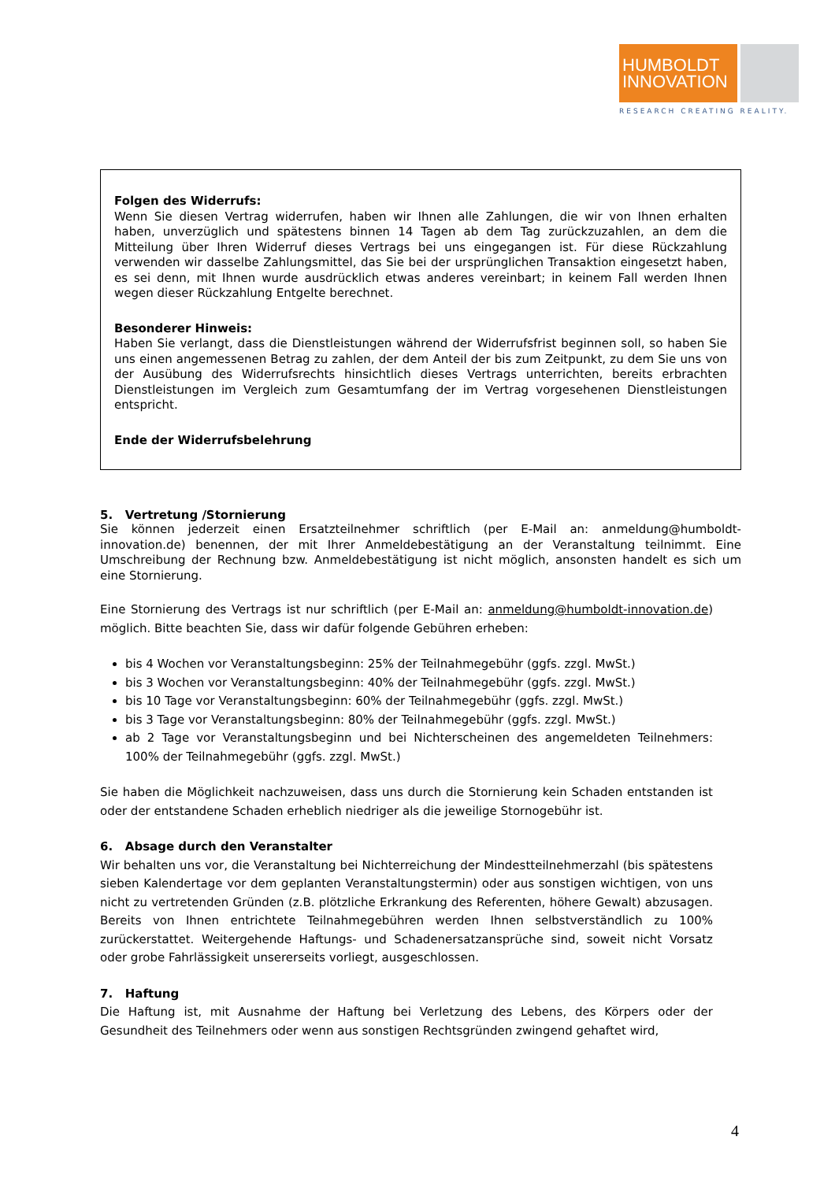HUMBOLDT
INNOVATION
RESEARCH CREATING REALITY.
Folgen des Widerrufs:
Wenn Sie diesen Vertrag widerrufen, haben wir Ihnen alle Zahlungen, die wir von Ihnen erhalten haben, unverzüglich und spätestens binnen 14 Tagen ab dem Tag zurückzuzahlen, an dem die Mitteilung über Ihren Widerruf dieses Vertrags bei uns eingegangen ist. Für diese Rückzahlung verwenden wir dasselbe Zahlungsmittel, das Sie bei der ursprünglichen Transaktion eingesetzt haben, es sei denn, mit Ihnen wurde ausdrücklich etwas anderes vereinbart; in keinem Fall werden Ihnen wegen dieser Rückzahlung Entgelte berechnet.
Besonderer Hinweis:
Haben Sie verlangt, dass die Dienstleistungen während der Widerrufsfrist beginnen soll, so haben Sie uns einen angemessenen Betrag zu zahlen, der dem Anteil der bis zum Zeitpunkt, zu dem Sie uns von der Ausübung des Widerrufsrechts hinsichtlich dieses Vertrags unterrichten, bereits erbrachten Dienstleistungen im Vergleich zum Gesamtumfang der im Vertrag vorgesehenen Dienstleistungen entspricht.
Ende der Widerrufsbelehrung
5. Vertretung /Stornierung
Sie können jederzeit einen Ersatzteilnehmer schriftlich (per E-Mail an: anmeldung@humboldt-innovation.de) benennen, der mit Ihrer Anmeldebestätigung an der Veranstaltung teilnimmt. Eine Umschreibung der Rechnung bzw. Anmeldebestätigung ist nicht möglich, ansonsten handelt es sich um eine Stornierung.
Eine Stornierung des Vertrags ist nur schriftlich (per E-Mail an: anmeldung@humboldt-innovation.de) möglich. Bitte beachten Sie, dass wir dafür folgende Gebühren erheben:
bis 4 Wochen vor Veranstaltungsbeginn: 25% der Teilnahmegebühr (ggfs. zzgl. MwSt.)
bis 3 Wochen vor Veranstaltungsbeginn: 40% der Teilnahmegebühr (ggfs. zzgl. MwSt.)
bis 10 Tage vor Veranstaltungsbeginn: 60% der Teilnahmegebühr (ggfs. zzgl. MwSt.)
bis 3 Tage vor Veranstaltungsbeginn: 80% der Teilnahmegebühr (ggfs. zzgl. MwSt.)
ab 2 Tage vor Veranstaltungsbeginn und bei Nichterscheinen des angemeldeten Teilnehmers: 100% der Teilnahmegebühr (ggfs. zzgl. MwSt.)
Sie haben die Möglichkeit nachzuweisen, dass uns durch die Stornierung kein Schaden entstanden ist oder der entstandene Schaden erheblich niedriger als die jeweilige Stornogebühr ist.
6. Absage durch den Veranstalter
Wir behalten uns vor, die Veranstaltung bei Nichterreichung der Mindestteilnehmerzahl (bis spätestens sieben Kalendertage vor dem geplanten Veranstaltungstermin) oder aus sonstigen wichtigen, von uns nicht zu vertretenden Gründen (z.B. plötzliche Erkrankung des Referenten, höhere Gewalt) abzusagen. Bereits von Ihnen entrichtete Teilnahmegebühren werden Ihnen selbstverständlich zu 100% zurückerstattet. Weitergehende Haftungs- und Schadenersatzansprüche sind, soweit nicht Vorsatz oder grobe Fahrlässigkeit unsererseits vorliegt, ausgeschlossen.
7. Haftung
Die Haftung ist, mit Ausnahme der Haftung bei Verletzung des Lebens, des Körpers oder der Gesundheit des Teilnehmers oder wenn aus sonstigen Rechtsgründen zwingend gehaftet wird,
4